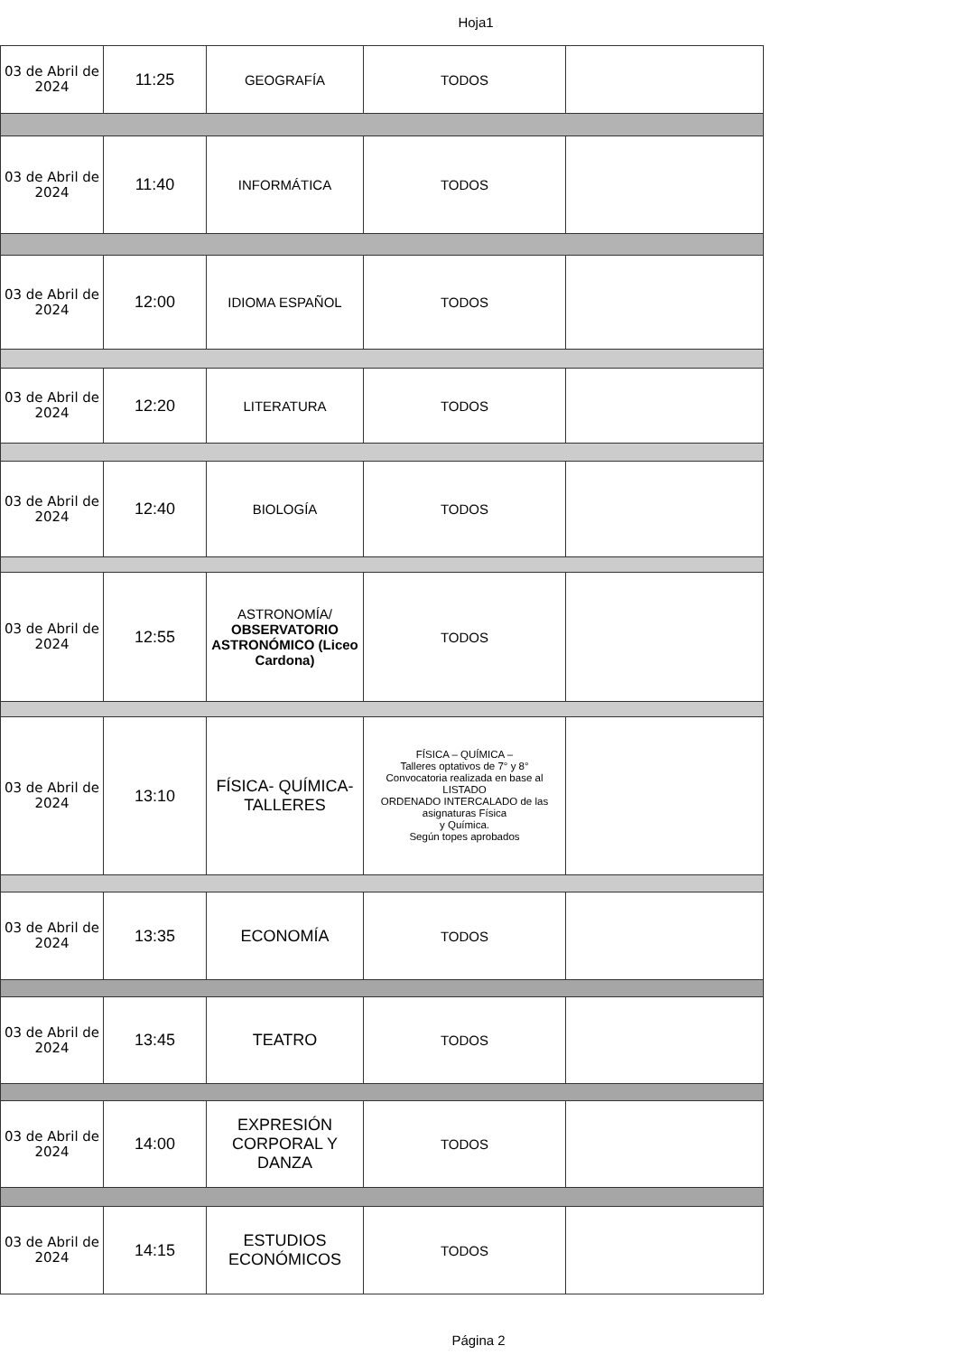Hoja1
| 03 de Abril de 2024 | 11:25 | GEOGRAFÍA | TODOS | |
| 03 de Abril de 2024 | 11:40 | INFORMÁTICA | TODOS | |
| 03 de Abril de 2024 | 12:00 | IDIOMA ESPAÑOL | TODOS | |
| 03 de Abril de 2024 | 12:20 | LITERATURA | TODOS | |
| 03 de Abril de 2024 | 12:40 | BIOLOGÍA | TODOS | |
| 03 de Abril de 2024 | 12:55 | ASTRONOMÍA/ OBSERVATORIO ASTRONÓMICO (Liceo Cardona) | TODOS | |
| 03 de Abril de 2024 | 13:10 | FÍSICA- QUÍMICA-TALLERES | FÍSICA – QUÍMICA – Talleres optativos de 7° y 8° Convocatoria realizada en base al LISTADO ORDENADO INTERCALADO de las asignaturas Física y Química. Según topes aprobados | |
| 03 de Abril de 2024 | 13:35 | ECONOMÍA | TODOS | |
| 03 de Abril de 2024 | 13:45 | TEATRO | TODOS | |
| 03 de Abril de 2024 | 14:00 | EXPRESIÓN CORPORAL Y DANZA | TODOS | |
| 03 de Abril de 2024 | 14:15 | ESTUDIOS ECONÓMICOS | TODOS | |
Página 2